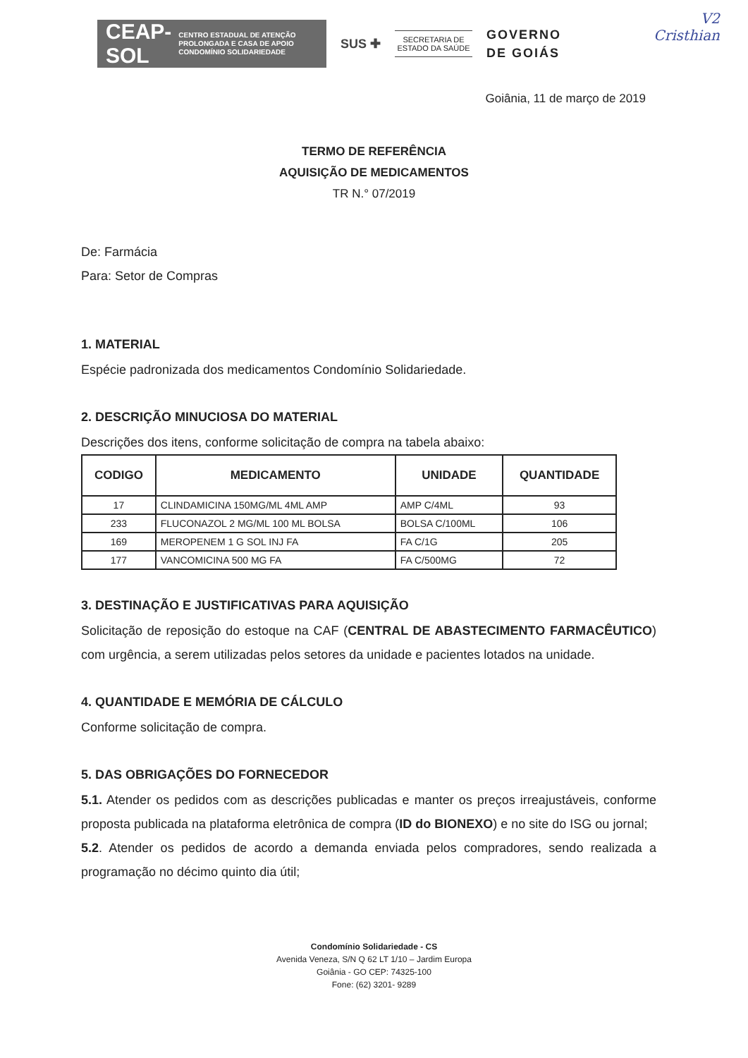CEAP-SOL CENTRO ESTADUAL DE ATENÇÃO PROLONGADA E CASA DE APOIO CONDOMÍNIO SOLIDARIEDADE
SUS ✚
SECRETARIA DE ESTADO DA SAÚDE
GOVERNO
DE GOIÁS
V2
Cristhian
Goiânia, 11 de março de 2019
TERMO DE REFERÊNCIA
AQUISIÇÃO DE MEDICAMENTOS
TR N.° 07/2019
De: Farmácia
Para: Setor de Compras
1. MATERIAL
Espécie padronizada dos medicamentos Condomínio Solidariedade.
2. DESCRIÇÃO MINUCIOSA DO MATERIAL
Descrições dos itens, conforme solicitação de compra na tabela abaixo:
| CODIGO | MEDICAMENTO | UNIDADE | QUANTIDADE |
| --- | --- | --- | --- |
| 17 | CLINDAMICINA 150MG/ML 4ML AMP | AMP C/4ML | 93 |
| 233 | FLUCONAZOL 2 MG/ML 100 ML BOLSA | BOLSA C/100ML | 106 |
| 169 | MEROPENEM 1 G SOL INJ FA | FA C/1G | 205 |
| 177 | VANCOMICINA 500 MG FA | FA C/500MG | 72 |
3. DESTINAÇÃO E JUSTIFICATIVAS PARA AQUISIÇÃO
Solicitação de reposição do estoque na CAF (CENTRAL DE ABASTECIMENTO FARMACÊUTICO) com urgência, a serem utilizadas pelos setores da unidade e pacientes lotados na unidade.
4. QUANTIDADE E MEMÓRIA DE CÁLCULO
Conforme solicitação de compra.
5. DAS OBRIGAÇÕES DO FORNECEDOR
5.1. Atender os pedidos com as descrições publicadas e manter os preços irreajustáveis, conforme proposta publicada na plataforma eletrônica de compra (ID do BIONEXO) e no site do ISG ou jornal;
5.2. Atender os pedidos de acordo a demanda enviada pelos compradores, sendo realizada a programação no décimo quinto dia útil;
Condomínio Solidariedade - CS
Avenida Veneza, S/N Q 62 LT 1/10 – Jardim Europa
Goiânia - GO CEP: 74325-100
Fone: (62) 3201- 9289